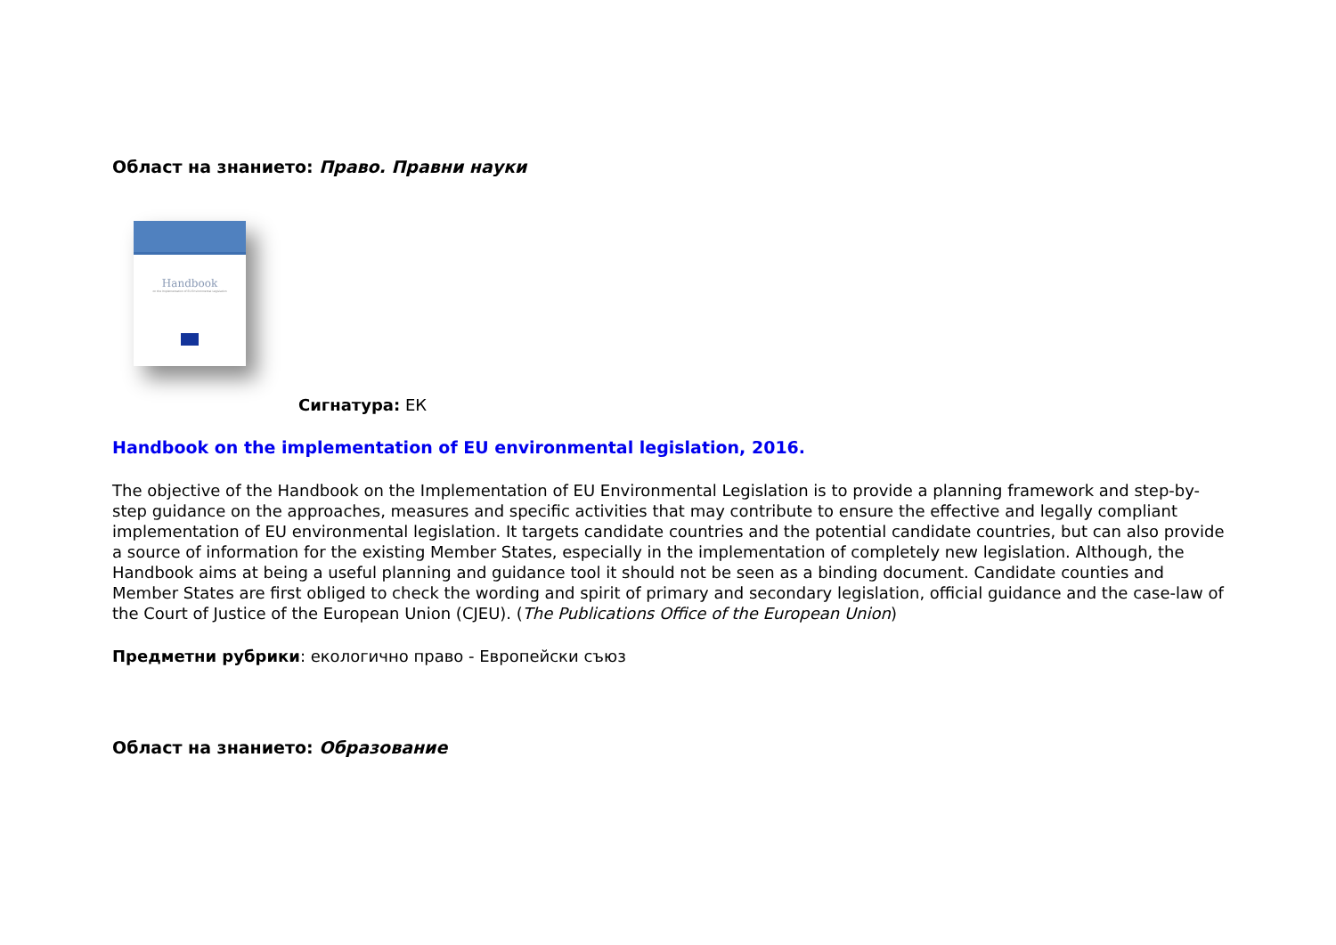Област на знанието: Право. Правни науки
Handbook
on the Implementation of EU Environmental Legislation
Сигнатура: ЕК
Handbook on the implementation of EU environmental legislation, 2016.
The objective of the Handbook on the Implementation of EU Environmental Legislation is to provide a planning framework and step-by-step guidance on the approaches, measures and specific activities that may contribute to ensure the effective and legally compliant implementation of EU environmental legislation. It targets candidate countries and the potential candidate countries, but can also provide a source of information for the existing Member States, especially in the implementation of completely new legislation. Although, the Handbook aims at being a useful planning and guidance tool it should not be seen as a binding document. Candidate counties and Member States are first obliged to check the wording and spirit of primary and secondary legislation, official guidance and the case-law of the Court of Justice of the European Union (CJEU). (The Publications Office of the European Union)
Предметни рубрики: екологично право - Европейски съюз
Област на знанието: Образование